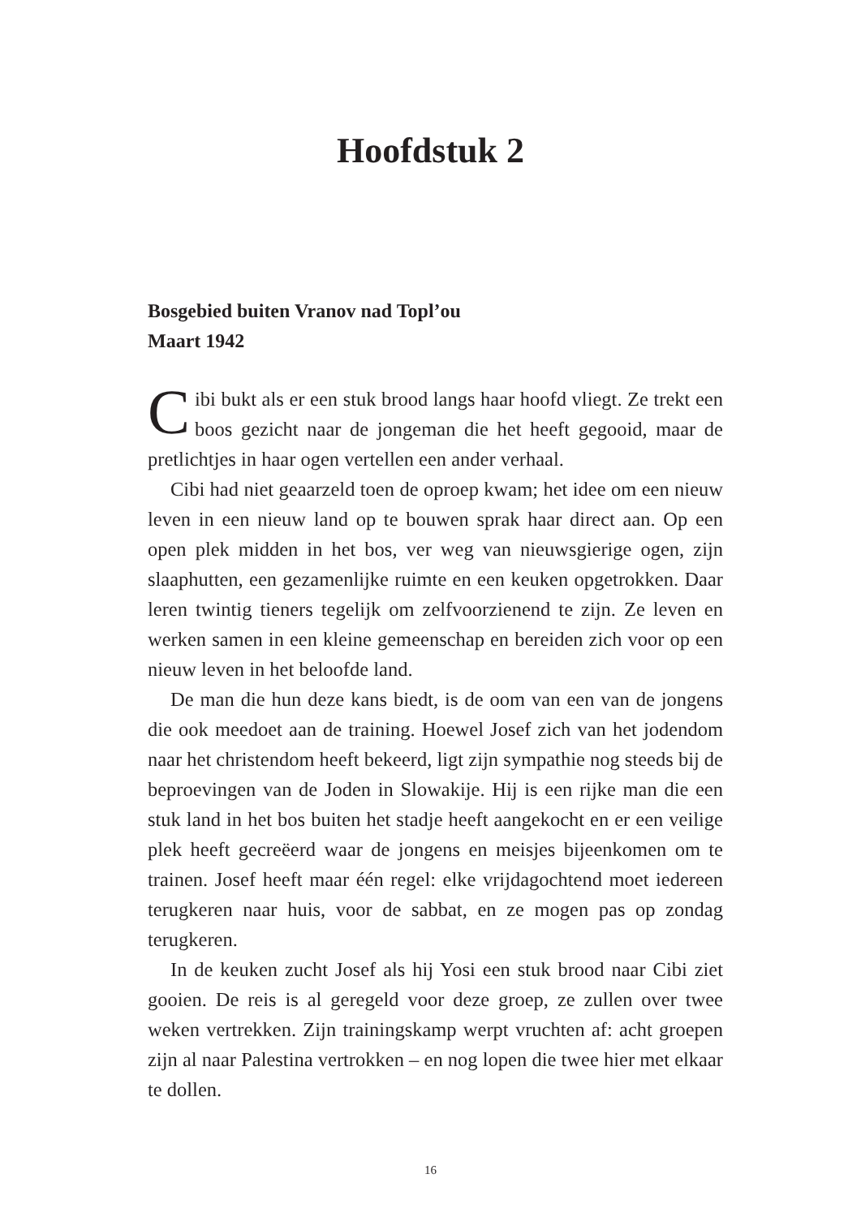Hoofdstuk 2
Bosgebied buiten Vranov nad Topl’ou
Maart 1942
Cibi bukt als er een stuk brood langs haar hoofd vliegt. Ze trekt een boos gezicht naar de jongeman die het heeft gegooid, maar de pretlichtjes in haar ogen vertellen een ander verhaal.
Cibi had niet geaarzeld toen de oproep kwam; het idee om een nieuw leven in een nieuw land op te bouwen sprak haar direct aan. Op een open plek midden in het bos, ver weg van nieuwsgierige ogen, zijn slaaphutten, een gezamenlijke ruimte en een keuken opgetrokken. Daar leren twintig tieners tegelijk om zelfvoorzienend te zijn. Ze leven en werken samen in een kleine gemeenschap en bereiden zich voor op een nieuw leven in het beloofde land.
De man die hun deze kans biedt, is de oom van een van de jongens die ook meedoet aan de training. Hoewel Josef zich van het jodendom naar het christendom heeft bekeerd, ligt zijn sympathie nog steeds bij de beproevingen van de Joden in Slowakije. Hij is een rijke man die een stuk land in het bos buiten het stadje heeft aangekocht en er een veilige plek heeft gecreëerd waar de jongens en meisjes bijeenkomen om te trainen. Josef heeft maar één regel: elke vrijdagochtend moet iedereen terugkeren naar huis, voor de sabbat, en ze mogen pas op zondag terugkeren.
In de keuken zucht Josef als hij Yosi een stuk brood naar Cibi ziet gooien. De reis is al geregeld voor deze groep, ze zullen over twee weken vertrekken. Zijn trainingskamp werpt vruchten af: acht groepen zijn al naar Palestina vertrokken – en nog lopen die twee hier met elkaar te dollen.
16